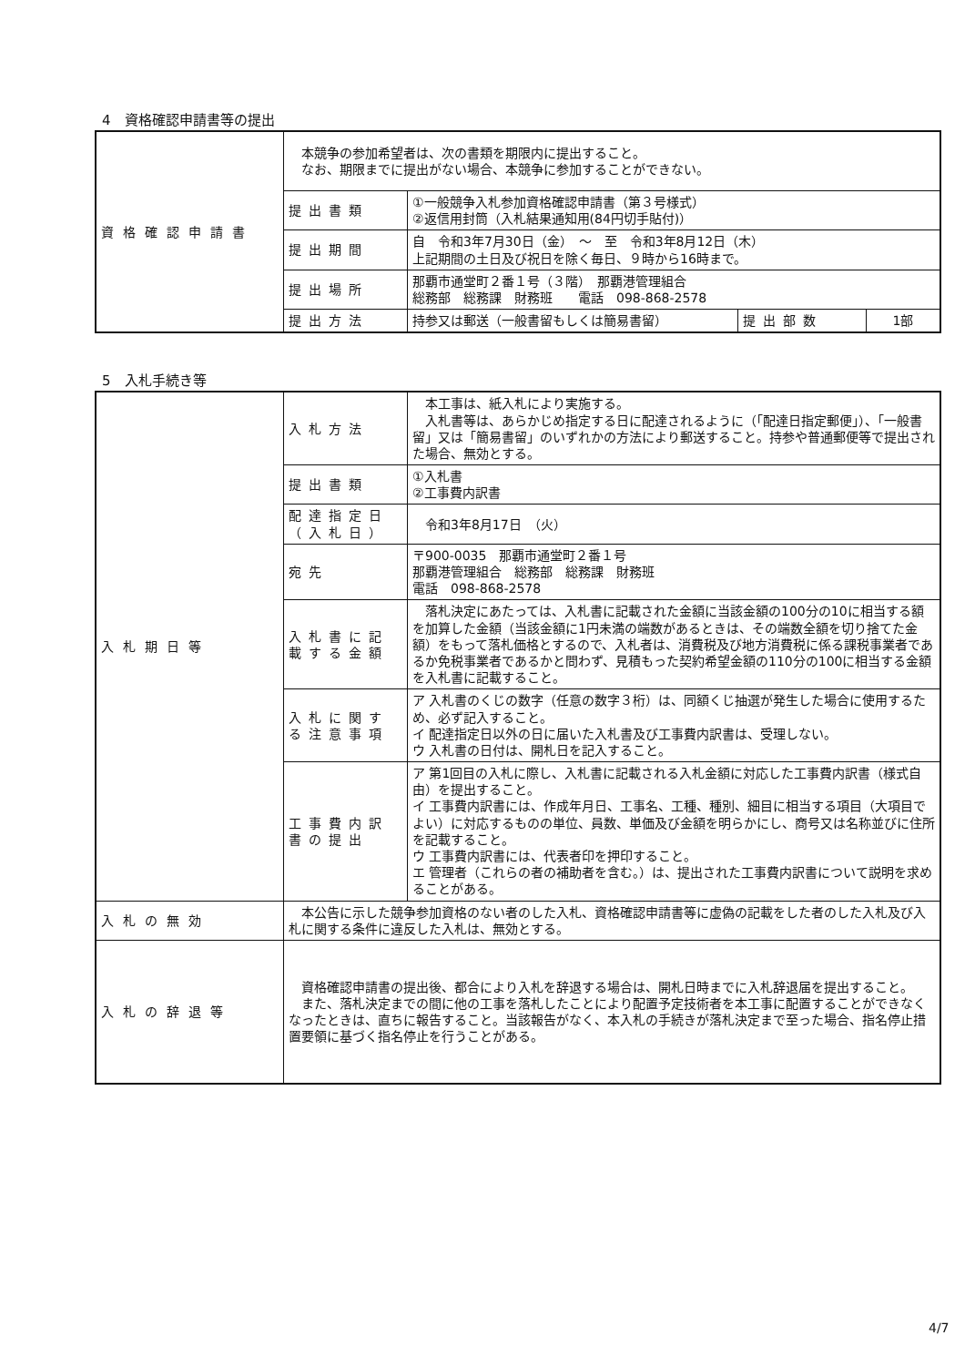4　資格確認申請書等の提出
| 資格確認申請書 | 本競争の参加希望者は、次の書類を期限内に提出すること。 なお、期限までに提出がない場合、本競争に参加することができない。 | | | |
| | 提出書類 | ①一般競争入札参加資格確認申請書（第３号様式） ②返信用封筒（入札結果通知用(84円切手貼付)） | | |
| | 提出期間 | 自 令和3年7月30日（金） ～ 至 令和3年8月12日（木） 上記期間の土日及び祝日を除く毎日、９時から16時まで。 | | |
| | 提出場所 | 那覇市通堂町２番１号（３階） 那覇港管理組合 総務部 総務課 財務班 電話 098-868-2578 | | |
| | 提出方法 | 持参又は郵送（一般書留もしくは簡易書留） | 提出部数 | 1部 |
5　入札手続き等
| 入札期日等 | 入札方法 | 本工事は、紙入札により実施する。 入札書等は、あらかじめ指定する日に配達されるように（「配達日指定郵便」）、「一般書留」又は「簡易書留」のいずれかの方法により郵送すること。持参や普通郵便等で提出された場合、無効とする。 |
| | 提出書類 | ①入札書 ②工事費内訳書 |
| | 配達指定日 （入札日） | 令和3年8月17日 （火） |
| | 宛先 | 〒900-0035 那覇市通堂町２番１号 那覇港管理組合 総務部 総務課 財務班 電話 098-868-2578 |
| | 入札書に記載する金額 | 落札決定にあたっては、入札書に記載された金額に当該金額の100分の10に相当する額を加算した金額（当該金額に1円未満の端数があるときは、その端数全額を切り捨てた金額）をもって落札価格とするので、入札者は、消費税及び地方消費税に係る課税事業者であるか免税事業者であるかと問わず、見積もった契約希望金額の110分の100に相当する金額を入札書に記載すること。 |
| | 入札に関する注意事項 | ア 入札書のくじの数字（任意の数字３桁）は、同額くじ抽選が発生した場合に使用するため、必ず記入すること。 イ 配達指定日以外の日に届いた入札書及び工事費内訳書は、受理しない。 ウ 入札書の日付は、開札日を記入すること。 |
| | 工事費内訳書の提出 | ア 第1回目の入札に際し、入札書に記載される入札金額に対応した工事費内訳書（様式自由）を提出すること。 イ 工事費内訳書には、作成年月日、工事名、工種、種別、細目に相当する項目（大項目でよい）に対応するものの単位、員数、単価及び金額を明らかにし、商号又は名称並びに住所を記載すること。 ウ 工事費内訳書には、代表者印を押印すること。 エ 管理者（これらの者の補助者を含む。）は、提出された工事費内訳書について説明を求めることがある。 |
| 入札の無効 | 本公告に示した競争参加資格のない者のした入札、資格確認申請書等に虚偽の記載をした者のした入札及び入札に関する条件に違反した入札は、無効とする。 | |
| 入札の辞退等 | 資格確認申請書の提出後、都合により入札を辞退する場合は、開札日時までに入札辞退届を提出すること。 また、落札決定までの間に他の工事を落札したことにより配置予定技術者を本工事に配置することができなくなったときは、直ちに報告すること。当該報告がなく、本入札の手続きが落札決定まで至った場合、指名停止措置要領に基づく指名停止を行うことがある。 | |
4/7